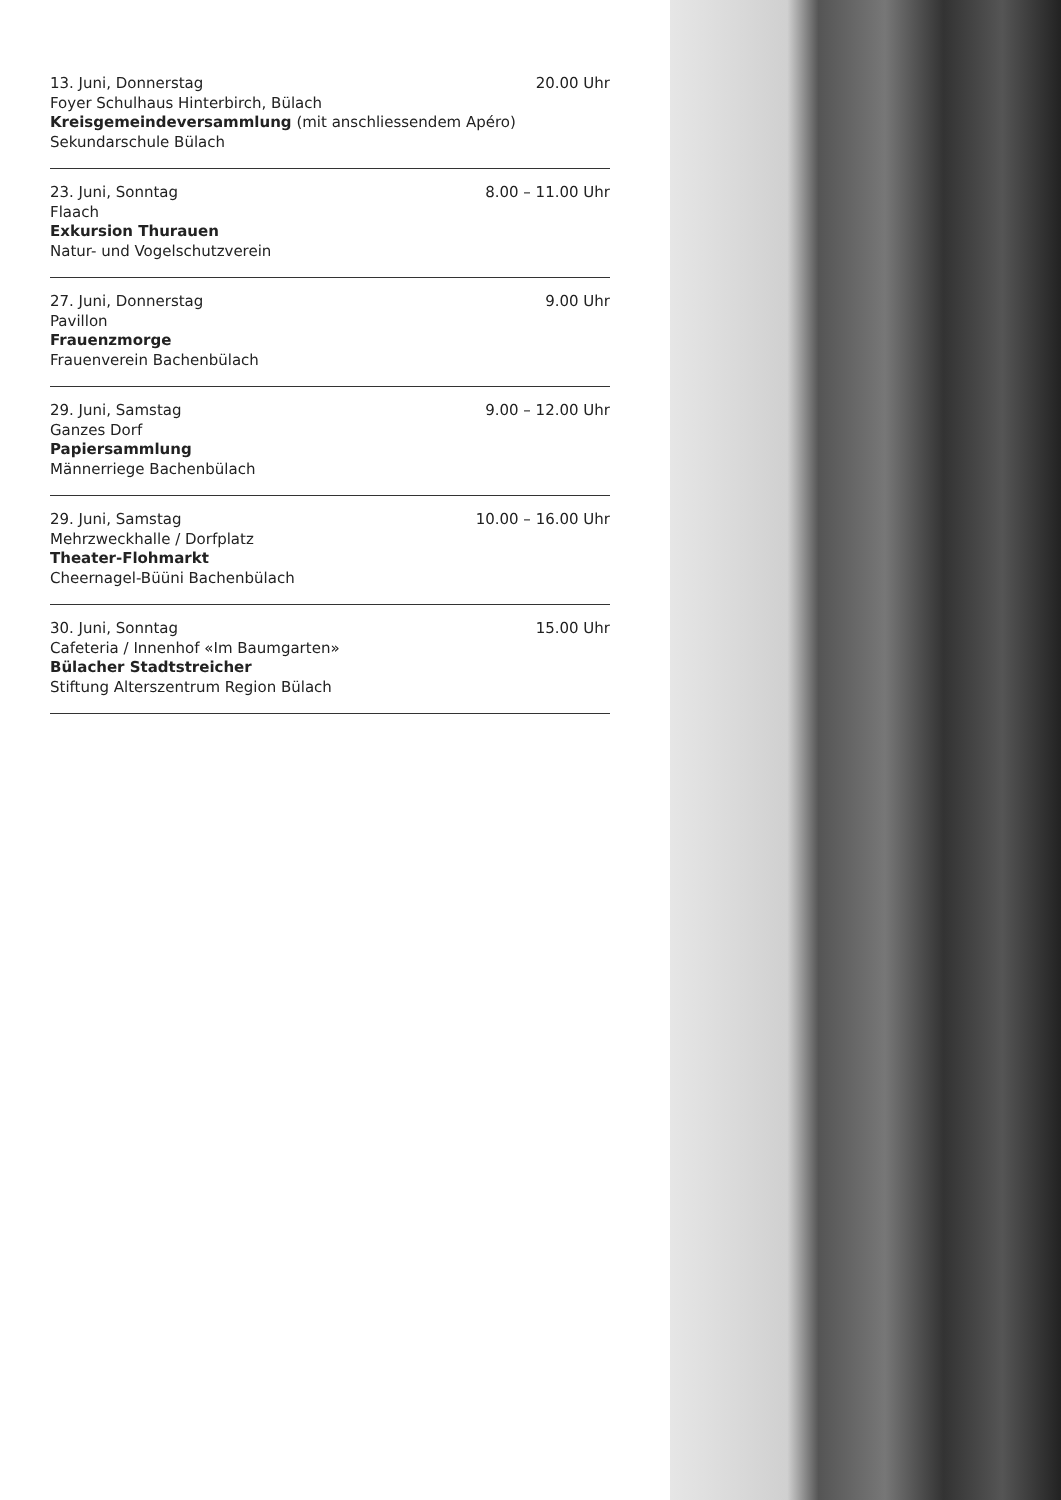13. Juni, Donnerstag 20.00 Uhr
Foyer Schulhaus Hinterbirch, Bülach
Kreisgemeindeversammlung (mit anschliessendem Apéro)
Sekundarschule Bülach
23. Juni, Sonntag 8.00 – 11.00 Uhr
Flaach
Exkursion Thurauen
Natur- und Vogelschutzverein
27. Juni, Donnerstag 9.00 Uhr
Pavillon
Frauenzmorge
Frauenverein Bachenbülach
29. Juni, Samstag 9.00 – 12.00 Uhr
Ganzes Dorf
Papiersammlung
Männerriege Bachenbülach
29. Juni, Samstag 10.00 – 16.00 Uhr
Mehrzweckhalle / Dorfplatz
Theater-Flohmarkt
Cheernagel-Büüni Bachenbülach
30. Juni, Sonntag 15.00 Uhr
Cafeteria / Innenhof «Im Baumgarten»
Bülacher Stadtstreicher
Stiftung Alterszentrum Region Bülach